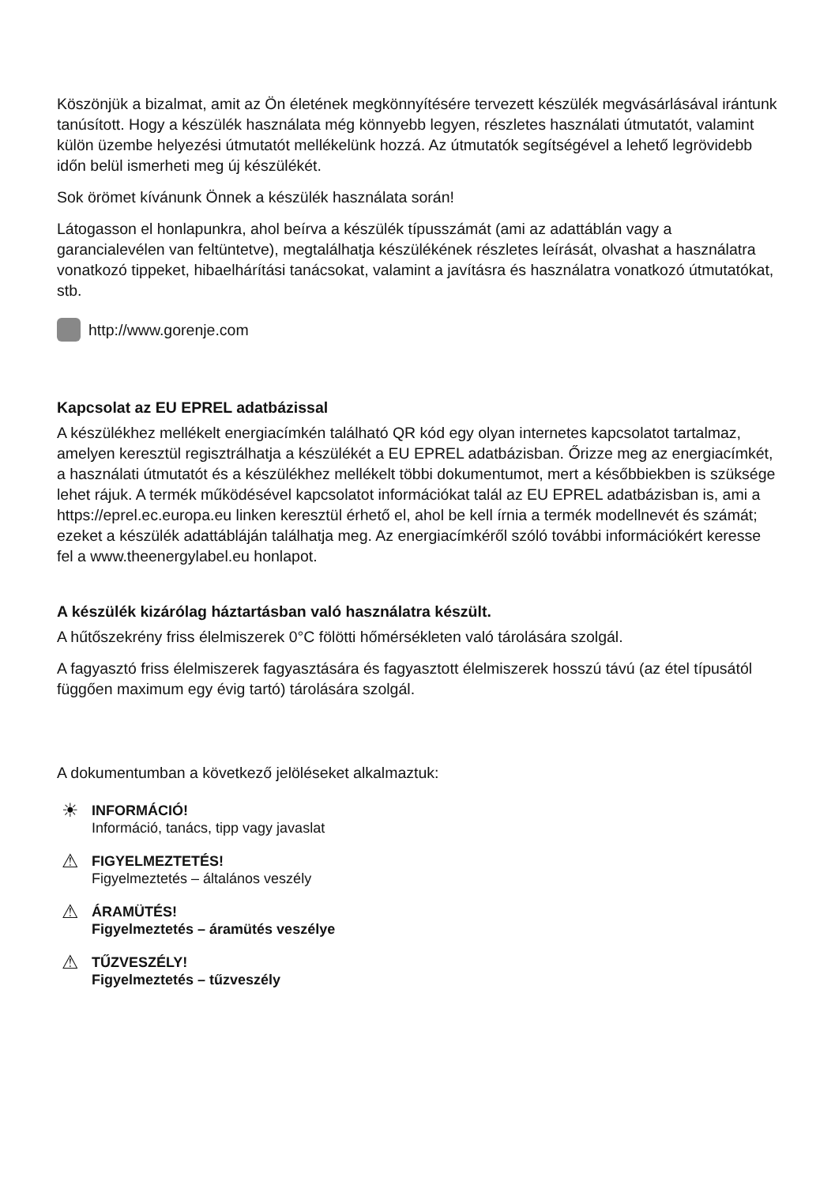Köszönjük a bizalmat, amit az Ön életének megkönnyítésére tervezett készülék megvásárlásával irántunk tanúsított. Hogy a készülék használata még könnyebb legyen, részletes használati útmutatót, valamint külön üzembe helyezési útmutatót mellékelünk hozzá. Az útmutatók segítségével a lehető legrövidebb időn belül ismerheti meg új készülékét.
Sok örömet kívánunk Önnek a készülék használata során!
Látogasson el honlapunkra, ahol beírva a készülék típusszámát (ami az adattáblán vagy a garancialevélen van feltüntetve), megtalálhatja készülékének részletes leírását, olvashat a használatra vonatkozó tippeket, hibaelhárítási tanácsokat, valamint a javításra és használatra vonatkozó útmutatókat, stb.
http://www.gorenje.com
Kapcsolat az EU EPREL adatbázissal
A készülékhez mellékelt energiacímkén található QR kód egy olyan internetes kapcsolatot tartalmaz, amelyen keresztül regisztrálhatja a készülékét a EU EPREL adatbázisban. Őrizze meg az energiacímkét, a használati útmutatót és a készülékhez mellékelt többi dokumentumot, mert a későbbiekben is szüksége lehet rájuk. A termék működésével kapcsolatot információkat talál az EU EPREL adatbázisban is, ami a https://eprel.ec.europa.eu linken keresztül érhető el, ahol be kell írnia a termék modellnevét és számát; ezeket a készülék adattábláján találhatja meg. Az energiacímkéről szóló további információkért keresse fel a www.theenergylabel.eu honlapot.
A készülék kizárólag háztartásban való használatra készült.
A hűtőszekrény friss élelmiszerek 0°C fölötti hőmérsékleten való tárolására szolgál.
A fagyasztó friss élelmiszerek fagyasztására és fagyasztott élelmiszerek hosszú távú (az étel típusától függően maximum egy évig tartó) tárolására szolgál.
A dokumentumban a következő jelöléseket alkalmaztuk:
☀
INFORMÁCIÓ!
Információ, tanács, tipp vagy javaslat
⚠
FIGYELMEZTETÉS!
Figyelmeztetés – általános veszély
⚠
ÁRAMÜTÉS!
Figyelmeztetés – áramütés veszélye
⚠
TŰZVESZÉLY!
Figyelmeztetés – tűzveszély